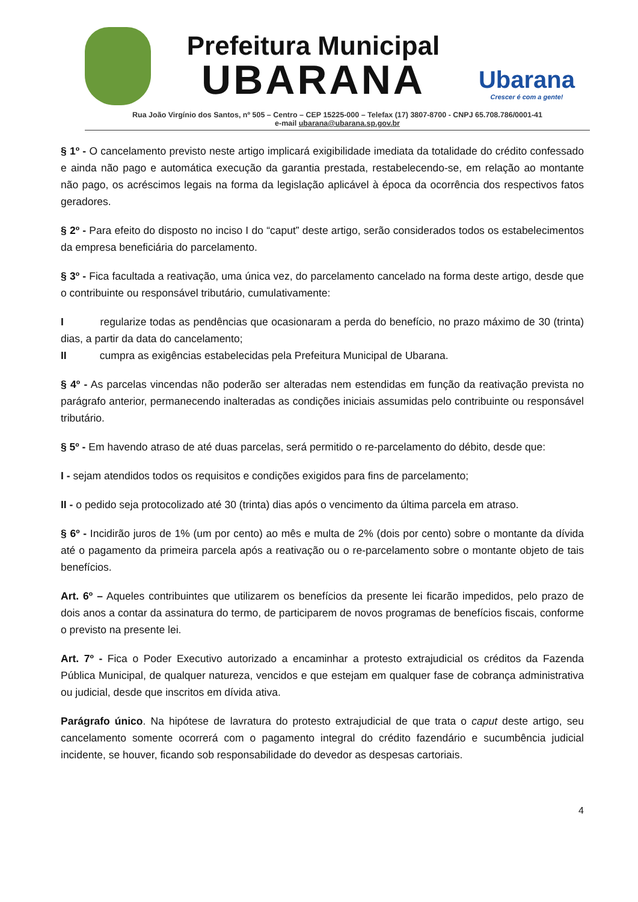Prefeitura Municipal
UBARANA
Ubarana
Crescer é com a gente!
Rua João Virgínio dos Santos, nº 505 – Centro – CEP 15225-000 – Telefax (17) 3807-8700 - CNPJ 65.708.786/0001-41
e-mail ubarana@ubarana.sp.gov.br
§ 1º - O cancelamento previsto neste artigo implicará exigibilidade imediata da totalidade do crédito confessado e ainda não pago e automática execução da garantia prestada, restabelecendo-se, em relação ao montante não pago, os acréscimos legais na forma da legislação aplicável à época da ocorrência dos respectivos fatos geradores.
§ 2º - Para efeito do disposto no inciso I do “caput” deste artigo, serão considerados todos os estabelecimentos da empresa beneficiária do parcelamento.
§ 3º - Fica facultada a reativação, uma única vez, do parcelamento cancelado na forma deste artigo, desde que o contribuinte ou responsável tributário, cumulativamente:
I regularize todas as pendências que ocasionaram a perda do benefício, no prazo máximo de 30 (trinta) dias, a partir da data do cancelamento;
II cumpra as exigências estabelecidas pela Prefeitura Municipal de Ubarana.
§ 4º - As parcelas vincendas não poderão ser alteradas nem estendidas em função da reativação prevista no parágrafo anterior, permanecendo inalteradas as condições iniciais assumidas pelo contribuinte ou responsável tributário.
§ 5º - Em havendo atraso de até duas parcelas, será permitido o re-parcelamento do débito, desde que:
I - sejam atendidos todos os requisitos e condições exigidos para fins de parcelamento;
II - o pedido seja protocolizado até 30 (trinta) dias após o vencimento da última parcela em atraso.
§ 6º - Incidirão juros de 1% (um por cento) ao mês e multa de 2% (dois por cento) sobre o montante da dívida até o pagamento da primeira parcela após a reativação ou o re-parcelamento sobre o montante objeto de tais benefícios.
Art. 6º – Aqueles contribuintes que utilizarem os benefícios da presente lei ficarão impedidos, pelo prazo de dois anos a contar da assinatura do termo, de participarem de novos programas de benefícios fiscais, conforme o previsto na presente lei.
Art. 7º - Fica o Poder Executivo autorizado a encaminhar a protesto extrajudicial os créditos da Fazenda Pública Municipal, de qualquer natureza, vencidos e que estejam em qualquer fase de cobrança administrativa ou judicial, desde que inscritos em dívida ativa.
Parágrafo único. Na hipótese de lavratura do protesto extrajudicial de que trata o caput deste artigo, seu cancelamento somente ocorrerá com o pagamento integral do crédito fazendário e sucumbência judicial incidente, se houver, ficando sob responsabilidade do devedor as despesas cartoriais.
4